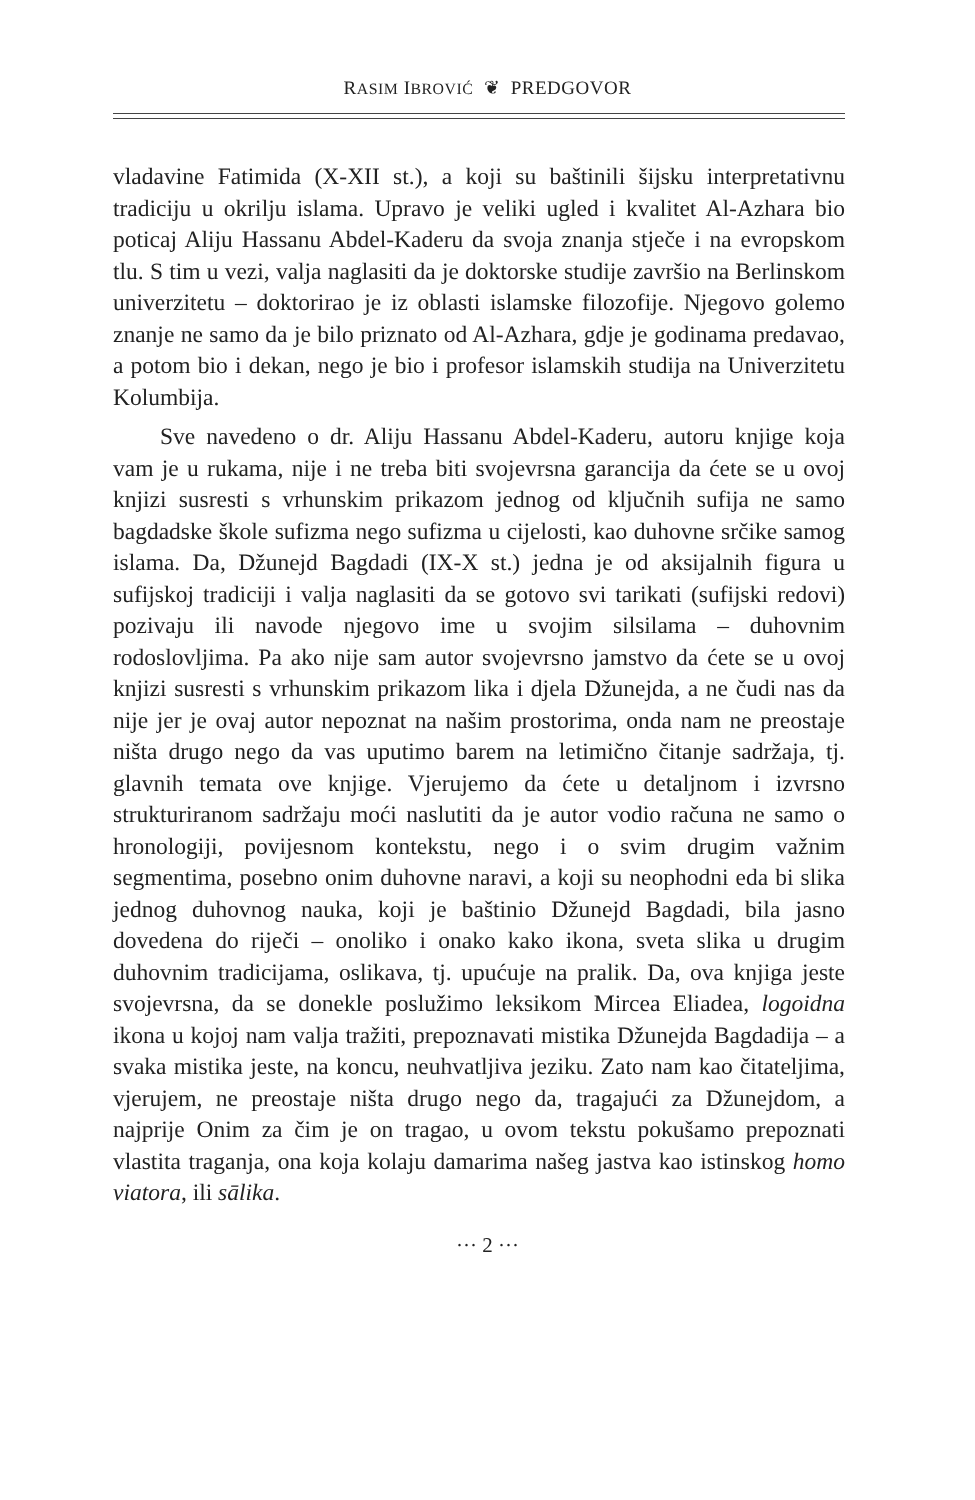RASIM IBROVIĆ ❦ PREDGOVOR
vladavine Fatimida (X-XII st.), a koji su baštinili šijsku interpretativnu tradiciju u okrilju islama. Upravo je veliki ugled i kvalitet Al-Azhara bio poticaj Aliju Hassanu Abdel-Kaderu da svoja znanja stječe i na evropskom tlu. S tim u vezi, valja naglasiti da je doktorske studije završio na Berlinskom univerzitetu – doktorirao je iz oblasti islamske filozofije. Njegovo golemo znanje ne samo da je bilo priznato od Al-Azhara, gdje je godinama predavao, a potom bio i dekan, nego je bio i profesor islamskih studija na Univerzitetu Kolumbija.
Sve navedeno o dr. Aliju Hassanu Abdel-Kaderu, autoru knjige koja vam je u rukama, nije i ne treba biti svojevrsna garancija da ćete se u ovoj knjizi susresti s vrhunskim prikazom jednog od ključnih sufija ne samo bagdadske škole sufizma nego sufizma u cijelosti, kao duhovne srčike samog islama. Da, Džunejd Bagdadi (IX-X st.) jedna je od aksijalnih figura u sufijskoj tradiciji i valja naglasiti da se gotovo svi tarikati (sufijski redovi) pozivaju ili navode njegovo ime u svojim silsilama – duhovnim rodoslovljima. Pa ako nije sam autor svojevrsno jamstvo da ćete se u ovoj knjizi susresti s vrhunskim prikazom lika i djela Džunejda, a ne čudi nas da nije jer je ovaj autor nepoznat na našim prostorima, onda nam ne preostaje ništa drugo nego da vas uputimo barem na letimično čitanje sadržaja, tj. glavnih temata ove knjige. Vjerujemo da ćete u detaljnom i izvrsno strukturiranom sadržaju moći naslutiti da je autor vodio računa ne samo o hronologiji, povijesnom kontekstu, nego i o svim drugim važnim segmentima, posebno onim duhovne naravi, a koji su neophodni eda bi slika jednog duhovnog nauka, koji je baštinio Džunejd Bagdadi, bila jasno dovedena do riječi – onoliko i onako kako ikona, sveta slika u drugim duhovnim tradicijama, oslikava, tj. upućuje na pralik. Da, ova knjiga jeste svojevrsna, da se donekle poslužimo leksikom Mircea Eliadea, logoidna ikona u kojoj nam valja tražiti, prepoznavati mistika Džunejda Bagdadija – a svaka mistika jeste, na koncu, neuhvatljiva jeziku. Zato nam kao čitateljima, vjerujem, ne preostaje ništa drugo nego da, tragajući za Džunejdom, a najprije Onim za čim je on tragao, u ovom tekstu pokušamo prepoznati vlastita traganja, ona koja kolaju damarima našeg jastva kao istinskog homo viatora, ili sālika.
··· 2 ···